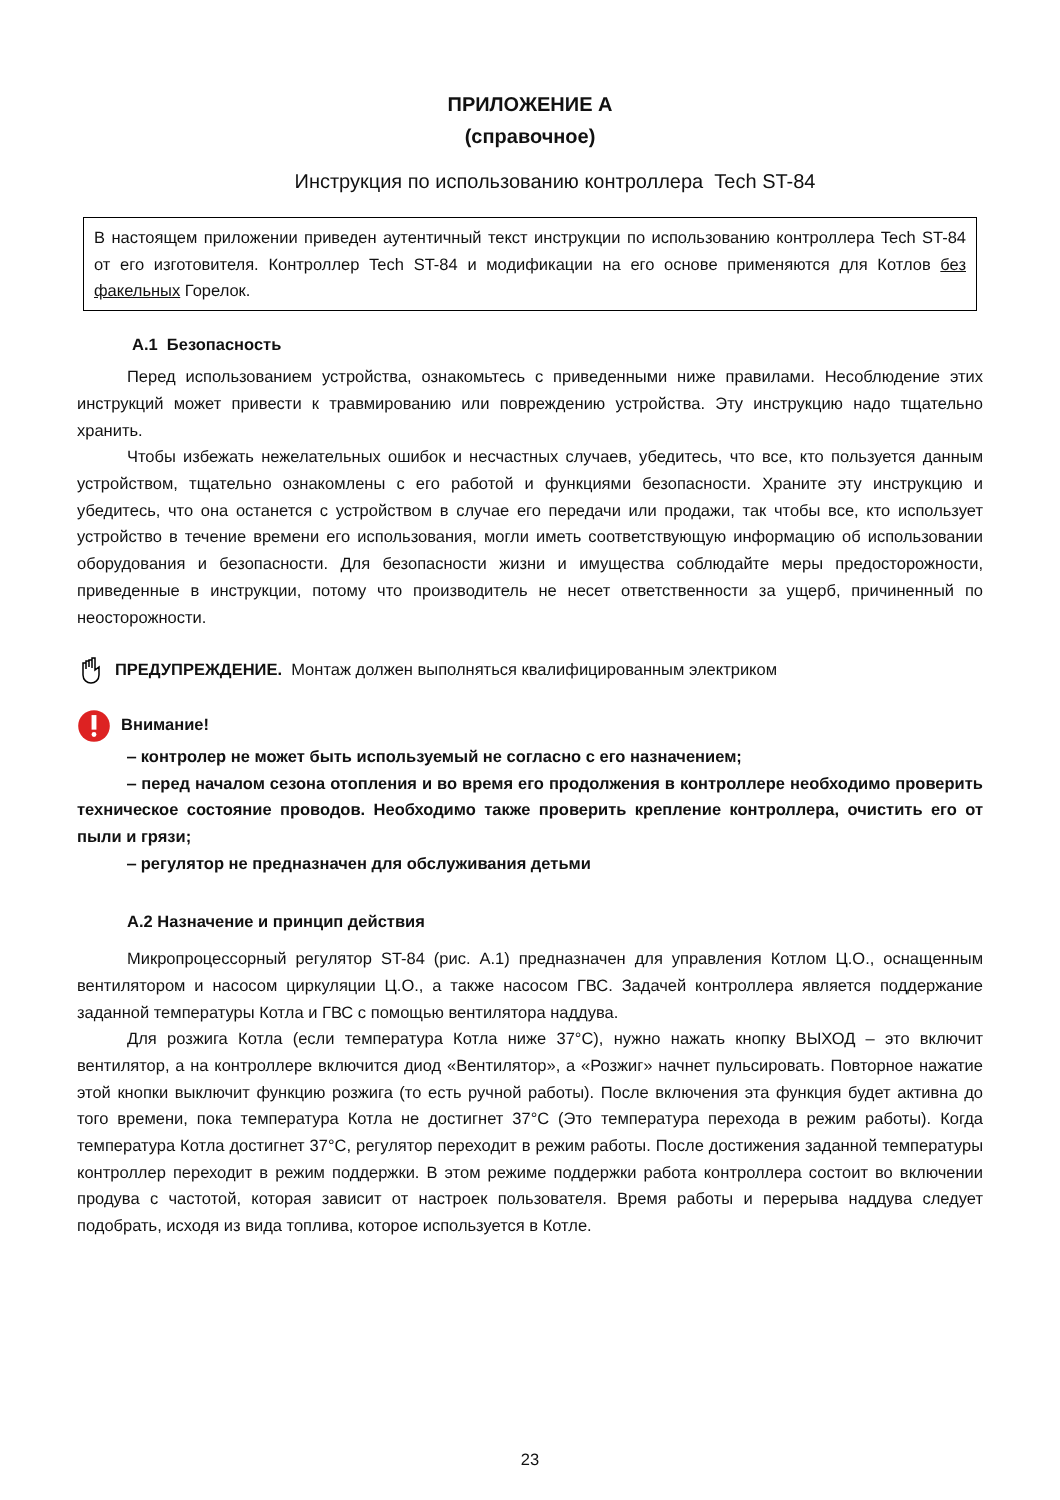ПРИЛОЖЕНИЕ А
(справочное)
Инструкция по использованию контроллера Tech ST-84
В настоящем приложении приведен аутентичный текст инструкции по использованию контроллера Tech ST-84 от его изготовителя. Контроллер Tech ST-84 и модификации на его основе применяются для Котлов без факельных Горелок.
А.1 Безопасность
Перед использованием устройства, ознакомьтесь с приведенными ниже правилами. Несоблюдение этих инструкций может привести к травмированию или повреждению устройства. Эту инструкцию надо тщательно хранить.
Чтобы избежать нежелательных ошибок и несчастных случаев, убедитесь, что все, кто пользуется данным устройством, тщательно ознакомлены с его работой и функциями безопасности. Храните эту инструкцию и убедитесь, что она останется с устройством в случае его передачи или продажи, так чтобы все, кто использует устройство в течение времени его использования, могли иметь соответствующую информацию об использовании оборудования и безопасности. Для безопасности жизни и имущества соблюдайте меры предосторожности, приведенные в инструкции, потому что производитель не несет ответственности за ущерб, причиненный по неосторожности.
ПРЕДУПРЕЖДЕНИЕ. Монтаж должен выполняться квалифицированным электриком
Внимание!
‒ контролер не может быть используемый не согласно с его назначением;
‒ перед началом сезона отопления и во время его продолжения в контроллере необходимо проверить техническое состояние проводов. Необходимо также проверить крепление контроллера, очистить его от пыли и грязи;
‒ регулятор не предназначен для обслуживания детьми
А.2 Назначение и принцип действия
Микропроцессорный регулятор ST-84 (рис. А.1) предназначен для управления Котлом Ц.О., оснащенным вентилятором и насосом циркуляции Ц.О., а также насосом ГВС. Задачей контроллера является поддержание заданной температуры Котла и ГВС с помощью вентилятора наддува.
Для розжига Котла (если температура Котла ниже 37°C), нужно нажать кнопку ВЫХОД – это включит вентилятор, а на контроллере включится диод «Вентилятор», а «Розжиг» начнет пульсировать. Повторное нажатие этой кнопки выключит функцию розжига (то есть ручной работы). После включения эта функция будет активна до того времени, пока температура Котла не достигнет 37°C (Это температура перехода в режим работы). Когда температура Котла достигнет 37°C, регулятор переходит в режим работы. После достижения заданной температуры контроллер переходит в режим поддержки. В этом режиме поддержки работа контроллера состоит во включении продува с частотой, которая зависит от настроек пользователя. Время работы и перерыва наддува следует подобрать, исходя из вида топлива, которое используется в Котле.
23